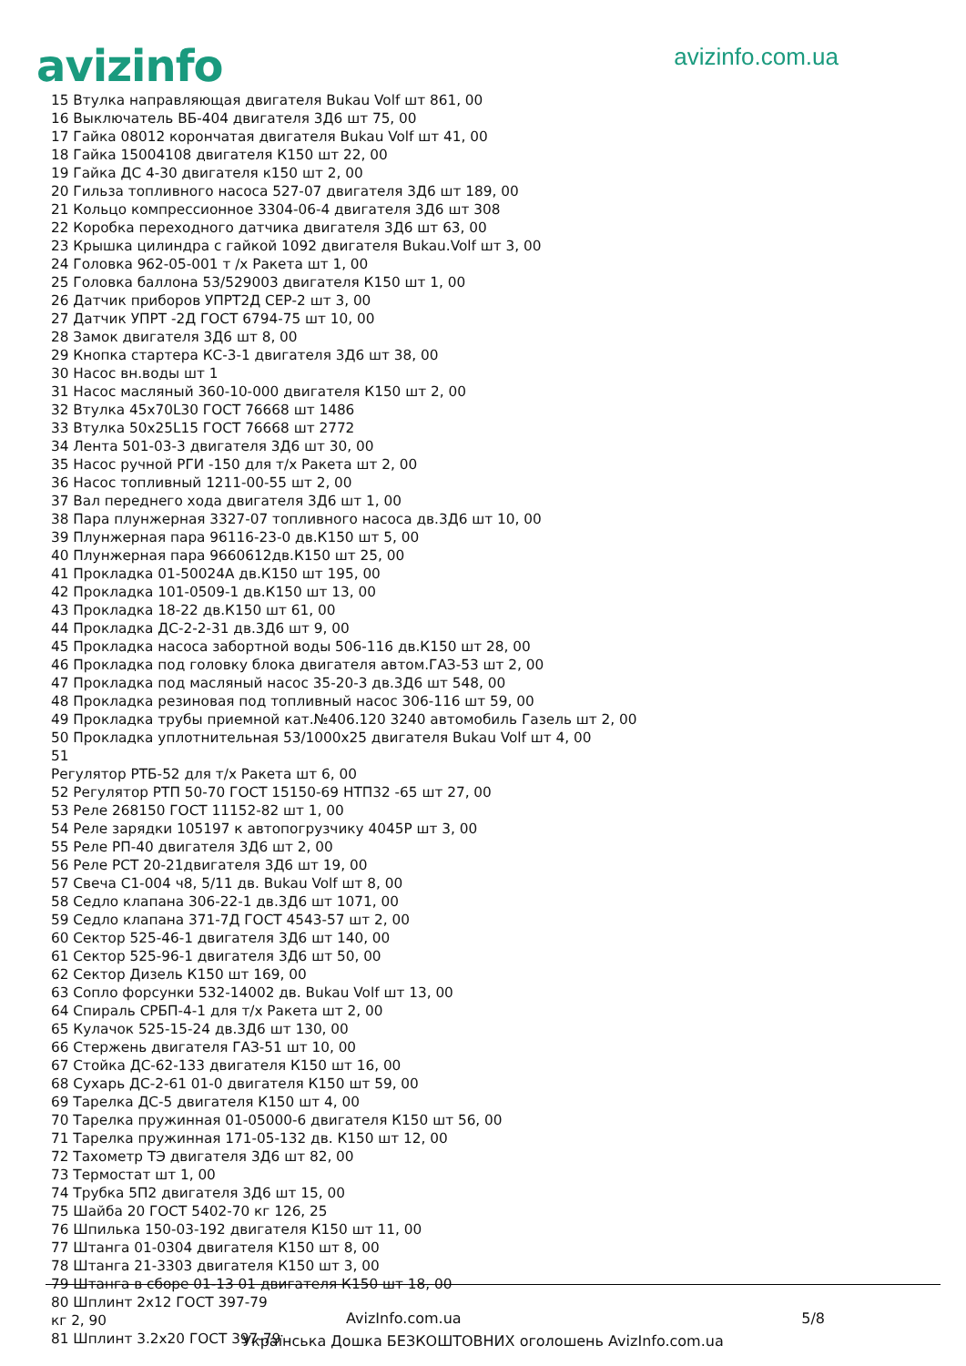avizinfo
avizinfo.com.ua
15 Втулка направляющая двигателя Bukau Volf шт 861, 00
16 Выключатель ВБ-404 двигателя 3Д6 шт 75, 00
17 Гайка 08012 корончатая двигателя Bukau Volf шт 41, 00
18 Гайка 15004108 двигателя К150 шт 22, 00
19 Гайка ДС 4-30 двигателя к150 шт 2, 00
20 Гильза топливного насоса 527-07 двигателя 3Д6 шт 189, 00
21 Кольцо компрессионное 3304-06-4 двигателя 3Д6 шт 308
22 Коробка переходного датчика двигателя 3Д6 шт 63, 00
23 Крышка цилиндра с гайкой 1092 двигателя Bukau.Volf шт 3, 00
24 Головка 962-05-001 т /х Ракета шт 1, 00
25 Головка баллона 53/529003 двигателя К150 шт 1, 00
26 Датчик приборов УПРТ2Д СЕР-2 шт 3, 00
27 Датчик УПРТ -2Д ГОСТ 6794-75 шт 10, 00
28 Замок двигателя 3Д6 шт 8, 00
29 Кнопка стартера КС-3-1 двигателя 3Д6 шт 38, 00
30 Насос вн.воды шт 1
31 Насос масляный 360-10-000 двигателя К150 шт 2, 00
32 Втулка 45х70L30 ГОСТ 76668 шт 1486
33 Втулка 50х25L15 ГОСТ 76668 шт 2772
34 Лента 501-03-3 двигателя 3Д6 шт 30, 00
35 Насос ручной РГИ -150 для т/х Ракета шт 2, 00
36 Насос топливный 1211-00-55 шт 2, 00
37 Вал переднего хода двигателя 3Д6 шт 1, 00
38 Пара плунжерная 3327-07 топливного насоса дв.3Д6 шт 10, 00
39 Плунжерная пара 96116-23-0 дв.К150 шт 5, 00
40 Плунжерная пара 9660612дв.К150 шт 25, 00
41 Прокладка 01-50024А дв.К150 шт 195, 00
42 Прокладка 101-0509-1 дв.К150 шт 13, 00
43 Прокладка 18-22 дв.К150 шт 61, 00
44 Прокладка ДС-2-2-31 дв.3Д6 шт 9, 00
45 Прокладка насоса забортной воды 506-116 дв.К150 шт 28, 00
46 Прокладка под головку блока двигателя автом.ГАЗ-53 шт 2, 00
47 Прокладка под масляный насос 35-20-3 дв.3Д6 шт 548, 00
48 Прокладка резиновая под топливный насос 306-116 шт 59, 00
49 Прокладка трубы приемной кат.№406.120 3240 автомобиль Газель шт 2, 00
50 Прокладка уплотнительная 53/1000х25 двигателя Bukau Volf шт 4, 00
51
Регулятор РТБ-52 для т/х Ракета шт 6, 00
52 Регулятор РТП 50-70 ГОСТ 15150-69 НТП32 -65 шт 27, 00
53 Реле 268150 ГОСТ 11152-82 шт 1, 00
54 Реле зарядки 105197 к автопогрузчику 4045Р шт 3, 00
55 Реле РП-40 двигателя 3Д6 шт 2, 00
56 Реле РСТ 20-21двигателя 3Д6 шт 19, 00
57 Свеча С1-004 ч8, 5/11 дв. Bukau Volf шт 8, 00
58 Седло клапана 306-22-1 дв.3Д6 шт 1071, 00
59 Седло клапана 371-7Д ГОСТ 4543-57 шт 2, 00
60 Сектор 525-46-1 двигателя 3Д6 шт 140, 00
61 Сектор 525-96-1 двигателя 3Д6 шт 50, 00
62 Сектор Дизель К150 шт 169, 00
63 Сопло форсунки 532-14002 дв. Bukau Volf шт 13, 00
64 Спираль СРБП-4-1 для т/х Ракета шт 2, 00
65 Кулачок 525-15-24 дв.3Д6 шт 130, 00
66 Стержень двигателя ГАЗ-51 шт 10, 00
67 Стойка ДС-62-133 двигателя К150 шт 16, 00
68 Сухарь ДС-2-61 01-0 двигателя К150 шт 59, 00
69 Тарелка ДС-5 двигателя К150 шт 4, 00
70 Тарелка пружинная 01-05000-6 двигателя К150 шт 56, 00
71 Тарелка пружинная 171-05-132 дв. К150 шт 12, 00
72 Тахометр ТЭ двигателя 3Д6 шт 82, 00
73 Термостат шт 1, 00
74 Трубка 5П2 двигателя 3Д6 шт 15, 00
75 Шайба 20 ГОСТ 5402-70 кг 126, 25
76 Шпилька 150-03-192 двигателя К150 шт 11, 00
77 Штанга 01-0304 двигателя К150 шт 8, 00
78 Штанга 21-3303 двигателя К150 шт 3, 00
79 Штанга в сборе 01-13 01 двигателя К150 шт 18, 00
80 Шплинт 2х12 ГОСТ 397-79
кг 2, 90
81 Шплинт 3.2х20 ГОСТ 397-79
AvizInfo.com.ua 5/8
Українська Дошка БЕЗКОШТОВНИХ оголошень AvizInfo.com.ua